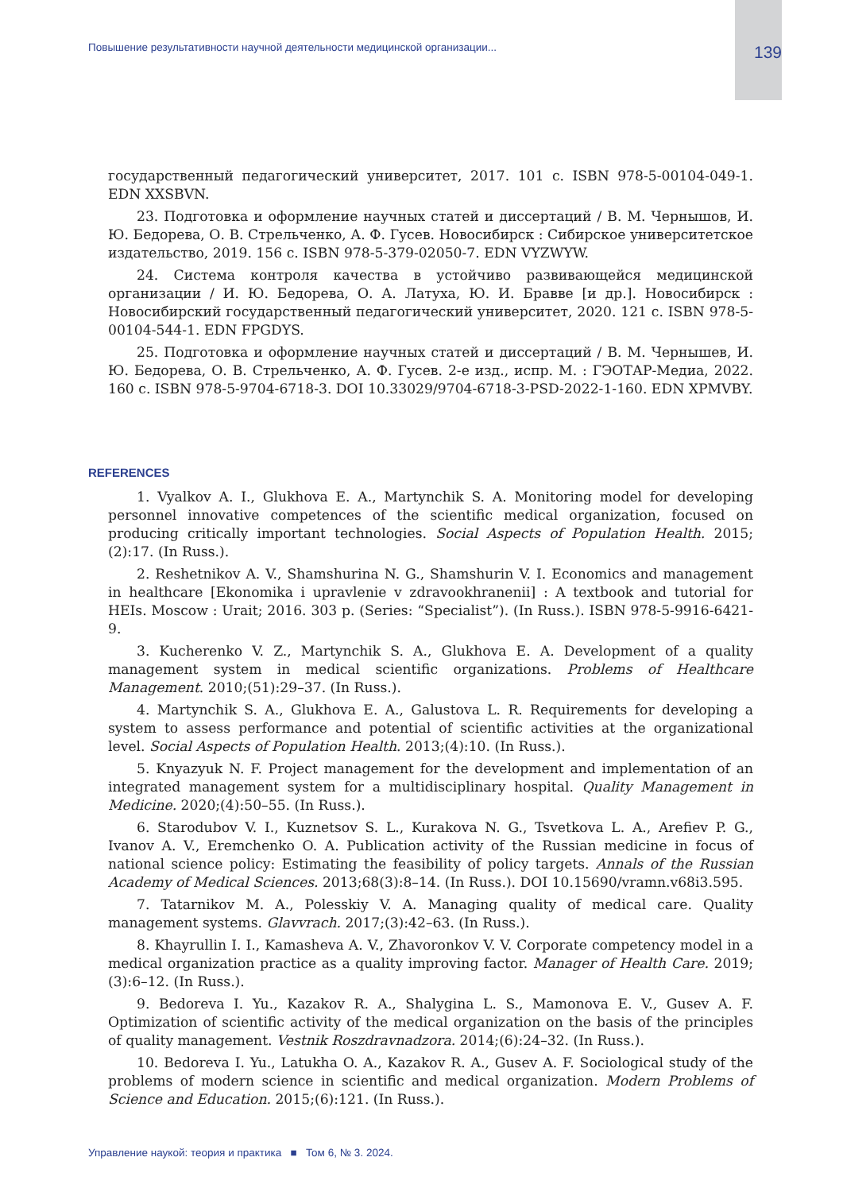Повышение результативности научной деятельности медицинской организации... 139
государственный педагогический университет, 2017. 101 с. ISBN 978-5-00104-049-1. EDN XXSBVN.
23. Подготовка и оформление научных статей и диссертаций / В. М. Чернышов, И. Ю. Бедорева, О. В. Стрельченко, А. Ф. Гусев. Новосибирск : Сибирское университетское издательство, 2019. 156 с. ISBN 978-5-379-02050-7. EDN VYZWYW.
24. Система контроля качества в устойчиво развивающейся медицинской организации / И. Ю. Бедорева, О. А. Латуха, Ю. И. Бравве [и др.]. Новосибирск : Новосибирский государственный педагогический университет, 2020. 121 с. ISBN 978-5-00104-544-1. EDN FPGDYS.
25. Подготовка и оформление научных статей и диссертаций / В. М. Чернышев, И. Ю. Бедорева, О. В. Стрельченко, А. Ф. Гусев. 2-е изд., испр. М. : ГЭОТАР-Медиа, 2022. 160 с. ISBN 978-5-9704-6718-3. DOI 10.33029/9704-6718-3-PSD-2022-1-160. EDN XPMVBY.
REFERENCES
1. Vyalkov A. I., Glukhova E. A., Martynchik S. A. Monitoring model for developing personnel innovative competences of the scientific medical organization, focused on producing critically important technologies. Social Aspects of Population Health. 2015;(2):17. (In Russ.).
2. Reshetnikov A. V., Shamshurina N. G., Shamshurin V. I. Economics and management in healthcare [Ekonomika i upravlenie v zdravookhranenii] : A textbook and tutorial for HEIs. Moscow : Urait; 2016. 303 p. (Series: “Specialist”). (In Russ.). ISBN 978-5-9916-6421-9.
3. Kucherenko V. Z., Martynchik S. A., Glukhova E. A. Development of a quality management system in medical scientific organizations. Problems of Healthcare Management. 2010;(51):29–37. (In Russ.).
4. Martynchik S. A., Glukhova E. A., Galustova L. R. Requirements for developing a system to assess performance and potential of scientific activities at the organizational level. Social Aspects of Population Health. 2013;(4):10. (In Russ.).
5. Knyazyuk N. F. Project management for the development and implementation of an integrated management system for a multidisciplinary hospital. Quality Management in Medicine. 2020;(4):50–55. (In Russ.).
6. Starodubov V. I., Kuznetsov S. L., Kurakova N. G., Tsvetkova L. A., Arefiev P. G., Ivanov A. V., Eremchenko O. A. Publication activity of the Russian medicine in focus of national science policy: Estimating the feasibility of policy targets. Annals of the Russian Academy of Medical Sciences. 2013;68(3):8–14. (In Russ.). DOI 10.15690/vramn.v68i3.595.
7. Tatarnikov M. A., Polesskiy V. A. Managing quality of medical care. Quality management systems. Glavvrach. 2017;(3):42–63. (In Russ.).
8. Khayrullin I. I., Kamasheva A. V., Zhavoronkov V. V. Corporate competency model in a medical organization practice as a quality improving factor. Manager of Health Care. 2019;(3):6–12. (In Russ.).
9. Bedoreva I. Yu., Kazakov R. A., Shalygina L. S., Mamonova E. V., Gusev A. F. Optimization of scientific activity of the medical organization on the basis of the principles of quality management. Vestnik Roszdravnadzora. 2014;(6):24–32. (In Russ.).
10. Bedoreva I. Yu., Latukha O. A., Kazakov R. A., Gusev A. F. Sociological study of the problems of modern science in scientific and medical organization. Modern Problems of Science and Education. 2015;(6):121. (In Russ.).
Управление наукой: теория и практика ■ Том 6, № 3. 2024.